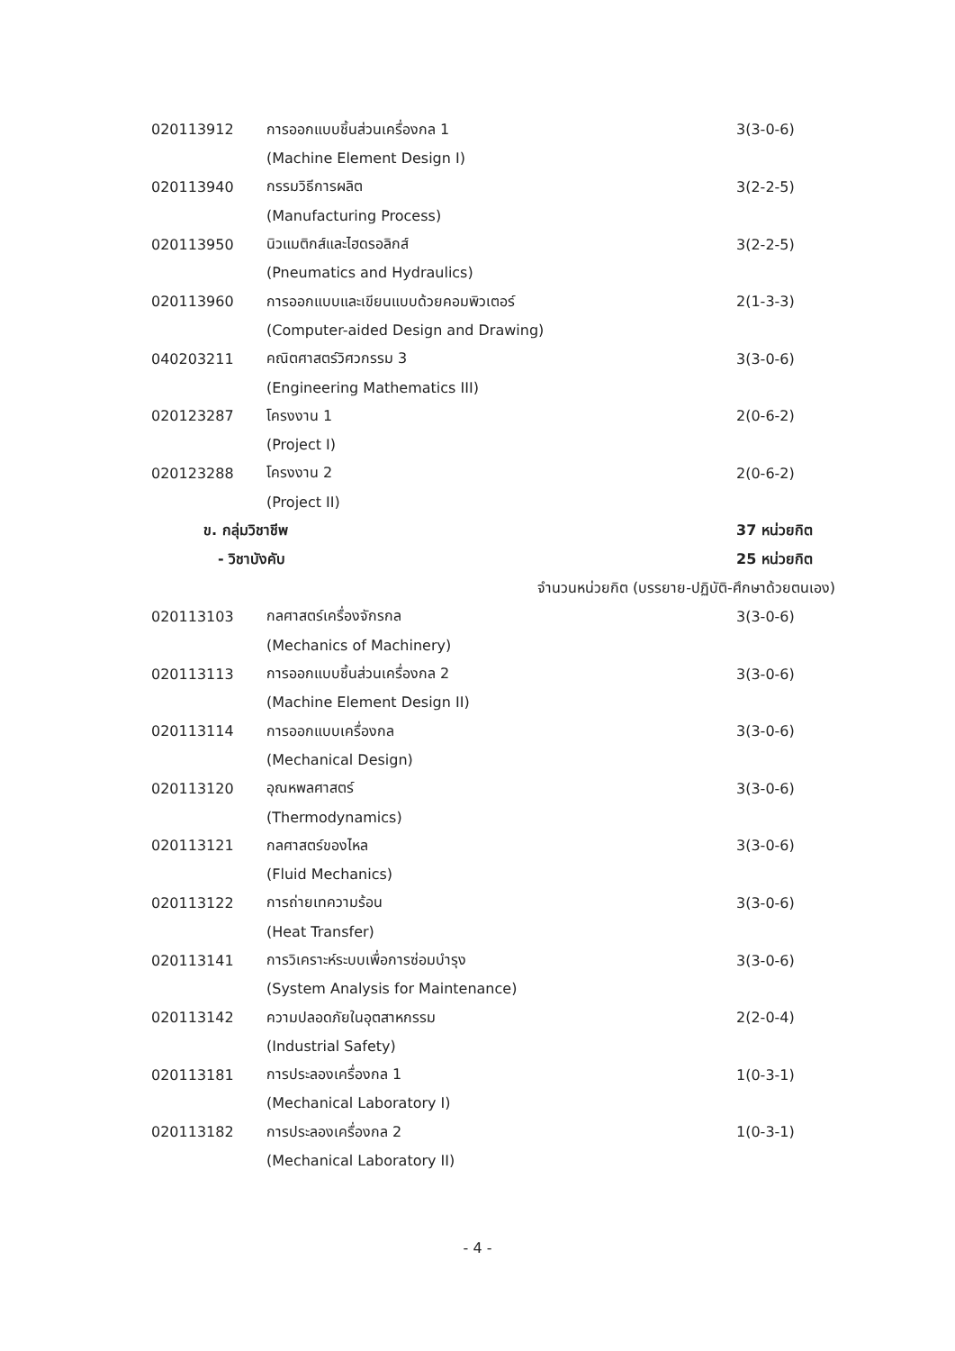| 020113912 | การออกแบบชิ้นส่วนเครื่องกล 1 | 3(3-0-6) |
| | (Machine Element Design I) | |
| 020113940 | กรรมวิธีการผลิต | 3(2-2-5) |
| | (Manufacturing Process) | |
| 020113950 | นิวแมติกส์และไฮดรอลิกส์ | 3(2-2-5) |
| | (Pneumatics and Hydraulics) | |
| 020113960 | การออกแบบและเขียนแบบด้วยคอมพิวเตอร์ | 2(1-3-3) |
| | (Computer-aided Design and Drawing) | |
| 040203211 | คณิตศาสตร์วิศวกรรม 3 | 3(3-0-6) |
| | (Engineering Mathematics III) | |
| 020123287 | โครงงาน 1 | 2(0-6-2) |
| | (Project I) | |
| 020123288 | โครงงาน 2 | 2(0-6-2) |
| | (Project II) | |
| ข. กลุ่มวิชาชีพ | | 37 หน่วยกิต |
| - วิชาบังคับ | | 25 หน่วยกิต |
| จำนวนหน่วยกิต (บรรยาย-ปฏิบัติ-ศึกษาด้วยตนเอง) | | |
| 020113103 | กลศาสตร์เครื่องจักรกล | 3(3-0-6) |
| | (Mechanics of Machinery) | |
| 020113113 | การออกแบบชิ้นส่วนเครื่องกล 2 | 3(3-0-6) |
| | (Machine Element Design II) | |
| 020113114 | การออกแบบเครื่องกล | 3(3-0-6) |
| | (Mechanical Design) | |
| 020113120 | อุณหพลศาสตร์ | 3(3-0-6) |
| | (Thermodynamics) | |
| 020113121 | กลศาสตร์ของไหล | 3(3-0-6) |
| | (Fluid Mechanics) | |
| 020113122 | การถ่ายเทความร้อน | 3(3-0-6) |
| | (Heat Transfer) | |
| 020113141 | การวิเคราะห์ระบบเพื่อการซ่อมบำรุง | 3(3-0-6) |
| | (System Analysis for Maintenance) | |
| 020113142 | ความปลอดภัยในอุตสาหกรรม | 2(2-0-4) |
| | (Industrial Safety) | |
| 020113181 | การประลองเครื่องกล 1 | 1(0-3-1) |
| | (Mechanical Laboratory I) | |
| 020113182 | การประลองเครื่องกล 2 | 1(0-3-1) |
| | (Mechanical Laboratory II) | |
- 4 -